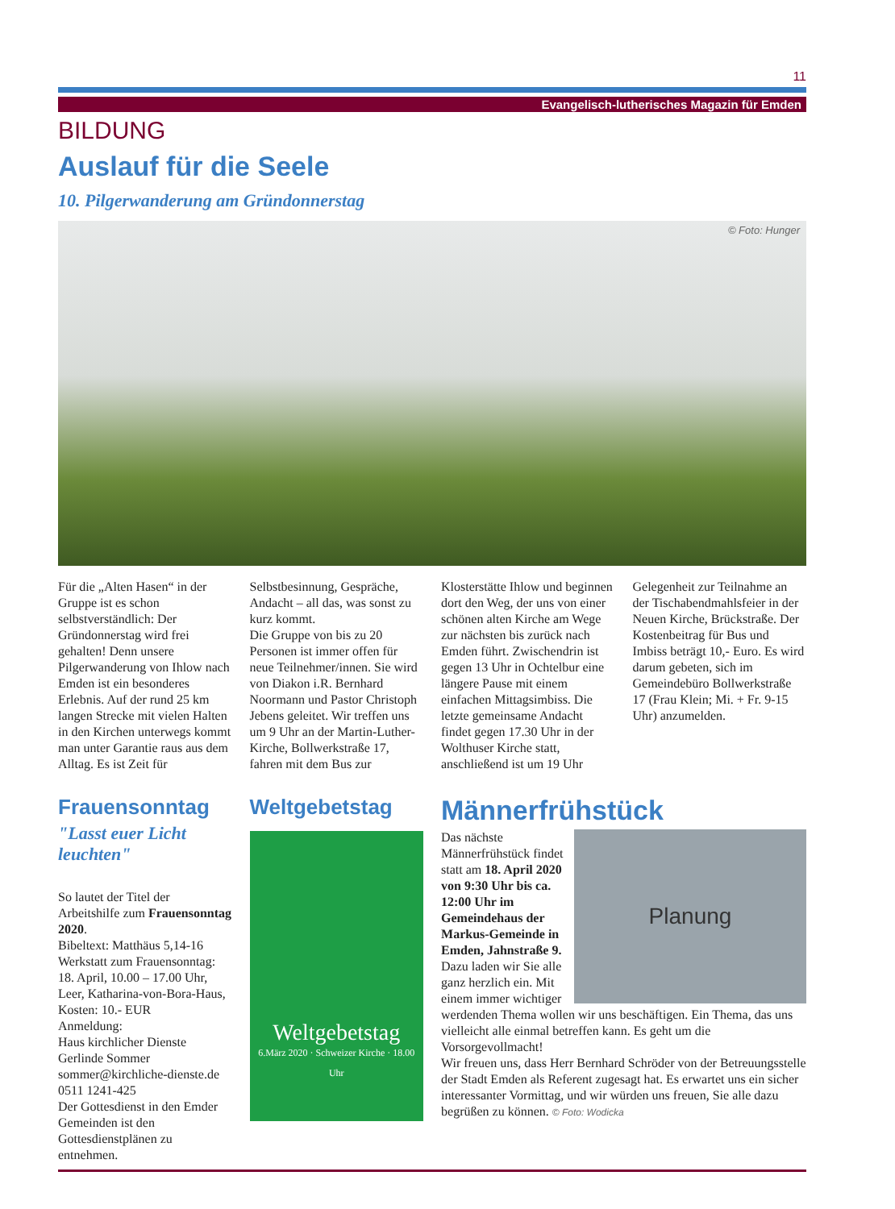11
Evangelisch-lutherisches Magazin für Emden
BILDUNG
Auslauf für die Seele
10. Pilgerwanderung am Gründonnerstag
© Foto: Hunger
Für die „Alten Hasen“ in der Gruppe ist es schon selbstverständlich: Der Gründonnerstag wird frei gehalten! Denn unsere Pilgerwanderung von Ihlow nach Emden ist ein besonderes Erlebnis. Auf der rund 25 km langen Strecke mit vielen Halten in den Kirchen unterwegs kommt man unter Garantie raus aus dem Alltag. Es ist Zeit für Selbstbesinnung, Gespräche, Andacht – all das, was sonst zu kurz kommt.
Die Gruppe von bis zu 20 Personen ist immer offen für neue Teilnehmer/innen. Sie wird von Diakon i.R. Bernhard Noormann und Pastor Christoph Jebens geleitet. Wir treffen uns um 9 Uhr an der Martin-Luther-Kirche, Bollwerkstraße 17, fahren mit dem Bus zur Klosterstätte Ihlow und beginnen dort den Weg, der uns von einer schönen alten Kirche am Wege zur nächsten bis zurück nach Emden führt. Zwischendrin ist gegen 13 Uhr in Ochtelbur eine längere Pause mit einem einfachen Mittagsimbiss. Die letzte gemeinsame Andacht findet gegen 17.30 Uhr in der Wolthuser Kirche statt, anschließend ist um 19 Uhr Gelegenheit zur Teilnahme an der Tischabendmahlsfeier in der Neuen Kirche, Brückstraße. Der Kostenbeitrag für Bus und Imbiss beträgt 10,- Euro. Es wird darum gebeten, sich im Gemeindebüro Bollwerkstraße 17 (Frau Klein; Mi. + Fr. 9-15 Uhr) anzumelden.
Frauensonntag
"Lasst euer Licht leuchten"
So lautet der Titel der Arbeitshilfe zum Frauensonntag 2020.
Bibeltext: Matthäus 5,14-16
Werkstatt zum Frauensonntag: 18. April, 10.00 – 17.00 Uhr, Leer, Katharina-von-Bora-Haus, Kosten: 10.- EUR
Anmeldung:
Haus kirchlicher Dienste
Gerlinde Sommer
sommer@kirchliche-dienste.de
0511 1241-425
Der Gottesdienst in den Emder Gemeinden ist den Gottesdienstplänen zu entnehmen.
Weltgebetstag
Weltgebetstag
6.März 2020 · Schweizer Kirche · 18.00 Uhr
Männerfrühstück
Planung
Das nächste Männerfrühstück findet statt am 18. April 2020 von 9:30 Uhr bis ca. 12:00 Uhr im Gemeindehaus der Markus-Gemeinde in Emden, Jahnstraße 9. Dazu laden wir Sie alle ganz herzlich ein. Mit einem immer wichtiger werdenden Thema wollen wir uns beschäftigen. Ein Thema, das uns vielleicht alle einmal betreffen kann. Es geht um die Vorsorgevollmacht!
Wir freuen uns, dass Herr Bernhard Schröder von der Betreuungsstelle der Stadt Emden als Referent zugesagt hat. Es erwartet uns ein sicher interessanter Vormittag, und wir würden uns freuen, Sie alle dazu begrüßen zu können. © Foto: Wodicka